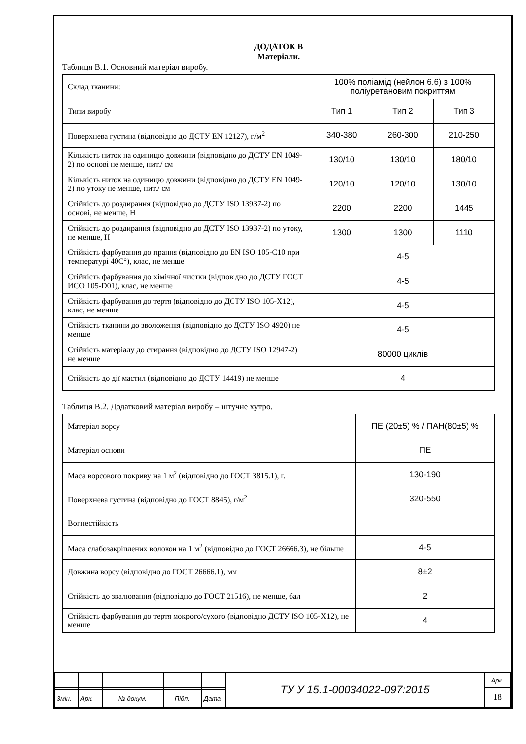ДОДАТОК В
Матеріали.
Таблиця В.1. Основний матеріал виробу.
| Склад тканини: | 100% поліамід (нейлон 6.6) з 100% поліуретановим покриттям | | |
| Типи виробу | Тип 1 | Тип 2 | Тип 3 |
| Поверхнева густина (відповідно до ДСТУ EN 12127), г/м<sup>2</sup> | 340-380 | 260-300 | 210-250 |
| Кількість ниток на одиницю довжини (відповідно до ДСТУ EN 1049-2) по основі не менше, нит./ см | 130/10 | 130/10 | 180/10 |
| Кількість ниток на одиницю довжини (відповідно до ДСТУ EN 1049-2) по утоку не менше, нит./ см | 120/10 | 120/10 | 130/10 |
| Стійкість до роздирання (відповідно до ДСТУ ISO 13937-2) по основі, не менше, Н | 2200 | 2200 | 1445 |
| Стійкість до роздирання (відповідно до ДСТУ ISO 13937-2) по утоку, не менше, Н | 1300 | 1300 | 1110 |
| Стійкість фарбування до прання (відповідно до EN ISO 105-C10 при температурі 40С°), клас, не менше | 4-5 | | |
| Стійкість фарбування до хімічної чистки (відповідно до ДСТУ ГОСТ ИСО 105-D01), клас, не менше | 4-5 | | |
| Стійкість фарбування до тертя (відповідно до ДСТУ ISO 105-X12), клас, не менше | 4-5 | | |
| Стійкість тканини до зволоження (відповідно до ДСТУ ISO 4920) не менше | 4-5 | | |
| Стійкість матеріалу до стирання (відповідно до ДСТУ ISO 12947-2) не менше | 80000 циклів | | |
| Стійкість до дії мастил (відповідно до ДСТУ 14419) не менше | 4 | | |
Таблиця В.2. Додатковий матеріал виробу – штучне хутро.
| Матеріал ворсу | ПЕ (20±5) % / ПАН(80±5) % |
| Матеріал основи | ПЕ |
| Маса ворсового покриву на 1 м<sup>2</sup> (відповідно до ГОСТ 3815.1), г. | 130-190 |
| Поверхнева густина (відповідно до ГОСТ 8845), г/м<sup>2</sup> | 320-550 |
| Вогнестійкість | |
| Маса слабозакріплених волокон на 1 м<sup>2</sup> (відповідно до ГОСТ 26666.3), не більше | 4-5 |
| Довжина ворсу (відповідно до ГОСТ 26666.1), мм | 8±2 |
| Стійкість до звалювання (відповідно до ГОСТ 21516), не менше, бал | 2 |
| Стійкість фарбування до тертя мокрого/сухого (відповідно ДСТУ ISO 105-X12), не менше | 4 |
| | | | | | ТУ У 15.1-00034022-097:2015 | Арк. |
| | | | | | | 18 |
| Змін. | Арк. | № докум. | Підп. | Дата | | |